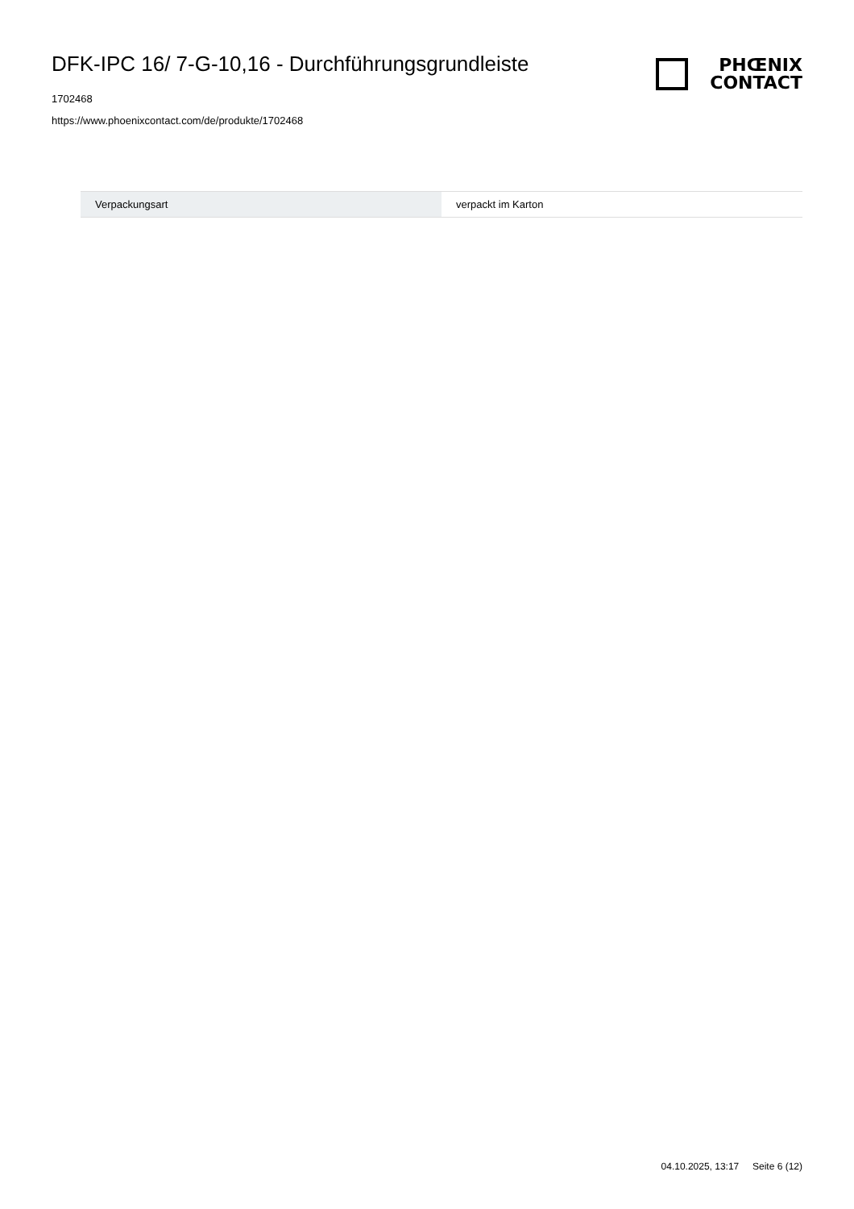DFK-IPC 16/ 7-G-10,16 - Durchführungsgrundleiste
PHŒNIX
CONTACT
1702468
https://www.phoenixcontact.com/de/produkte/1702468
| Verpackungsart | verpackt im Karton |
04.10.2025, 13:17 Seite 6 (12)